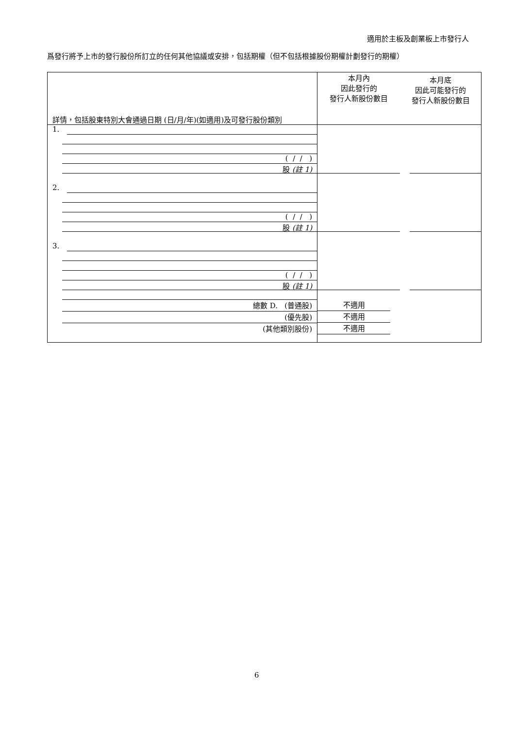適用於主板及創業板上市發行人
爲發行將予上市的發行股份所訂立的任何其他協議或安排，包括期權（但不包括根據股份期權計劃發行的期權）
| 詳情，包括股東特別大會通過日期 (日/月/年)(如適用)及可發行股份類別 | 本月內 因此發行的 發行人新股份數目 | 本月底 因此可能發行的 發行人新股份數目 |
| 1. ( / / ) 股 (註 1) | | |
| 2. ( / / ) 股 (註 1) | | |
| 3. ( / / ) 股 (註 1) | | |
| 總數 D. (普通股) (優先股) (其他類別股份) | 不適用 不適用 不適用 | |
6